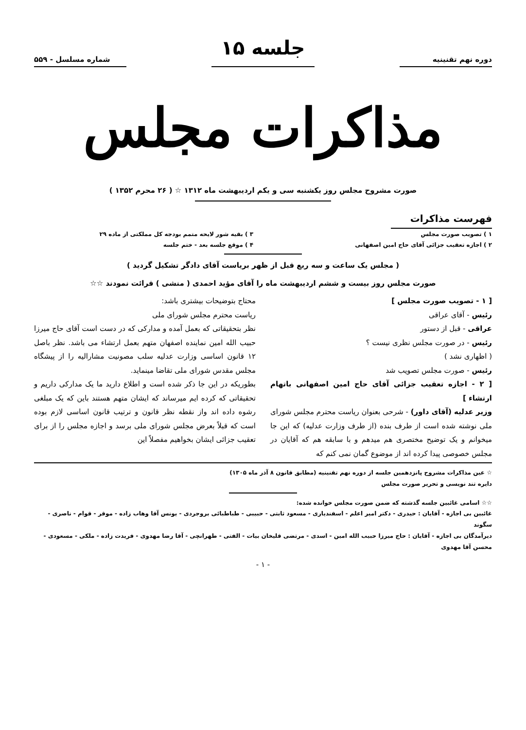دوره نهم تقنینیه
جلسه ۱۵
شماره مسلسل - ۵۵۹
مذاکرات مجلس
صورت مشروح مجلس روز یکشنبه سی و یکم اردیبهشت ماه ۱۳۱۲ ☆ ( ۲۶ محرم ۱۳۵۲ )
فهرست مذاکرات
۱ ) تصویب صورت مجلس
۲ ) اجازه تعقیب جزائی آقای حاج امین اصفهانی
۳ ) بقیه شور لایحه متمم بودجه کل مملکتی از ماده ۲۹
۴ ) موقع جلسه بعد - ختم جلسه
( مجلس یک ساعت و سه ربع قبل از ظهر بریاست آقای دادگر تشکیل گردید )
صورت مجلس روز بیست و ششم اردیبهشت ماه را آقای مؤید احمدی ( منشی ) قرائت نمودند ☆☆
[ ۱ - تصویب صورت مجلس ]
رئیس - آقای عراقی
عراقی - قبل از دستور
رئیس - در صورت مجلس نظری نیست ؟
( اظهاری نشد )
رئیس - صورت مجلس تصویب شد
[ ۲ - اجازه تعقیب جزائی آقای حاج امین اصفهانی باتهام ارتشاء ]
وزیر عدلیه (آقای داور) - شرحی بعنوان ریاست محترم مجلس شورای ملی نوشته شده است از طرف بنده (از طرف وزارت عدلیه) که این جا میخوانم و یک توضیح مختصری هم میدهم و با سابقه هم که آقایان در مجلس خصوصی پیدا کرده اند از موضوع گمان نمی کنم که
محتاج بتوضیحات بیشتری باشد:
ریاست محترم مجلس شورای ملی
نظر بتحقیقاتی که بعمل آمده و مدارکی که در دست است آقای حاج میرزا حبیب الله امین نماینده اصفهان متهم بعمل ارتشاء می باشد. نظر باصل ۱۲ قانون اساسی وزارت عدلیه سلب مصونیت مشارالیه را از پیشگاه مجلس مقدس شورای ملی تقاضا مینماید.
بطوریکه در این جا ذکر شده است و اطلاع دارید ما یک مدارکی داریم و تحقیقاتی که کرده ایم میرساند که ایشان متهم هستند باین که یک مبلغی رشوه داده اند واز نقطه نظر قانون و ترتیب قانون اساسی لازم بوده است که قبلاً بعرض مجلس شورای ملی برسد و اجازه مجلس را از برای تعقیب جزائی ایشان بخواهیم مفصلاً این
☆ عین مذاکرات مشروح پانزدهمین جلسه از دوره نهم تقنینیه (مطابق قانون ۸ آذر ماه ۱۳۰۵)
دایره تند نویسی و تحریر صورت مجلس
☆☆ اسامی غائبین جلسه گذشته که ضمن صورت مجلس خوانده شده:
غائبین بی اجازه - آقایان : حیدری - دکتر امیر اعلم - اسفندیاری - مسعود ثابتی - حبیبی - طباطبائی بروجردی - یونس آقا وهاب زاده - موقر - قوام - ناصری - سگوند
دیرآمدگان بی اجازه - آقایان : حاج میرزا حبیب الله امین - اسدی - مرتضی قلیخان بیات - الفتی - طهرانچی - آقا رضا مهدوی - فریدت زاده - ملکی - مسعودی - محسن آقا مهدوی
- ۱ -